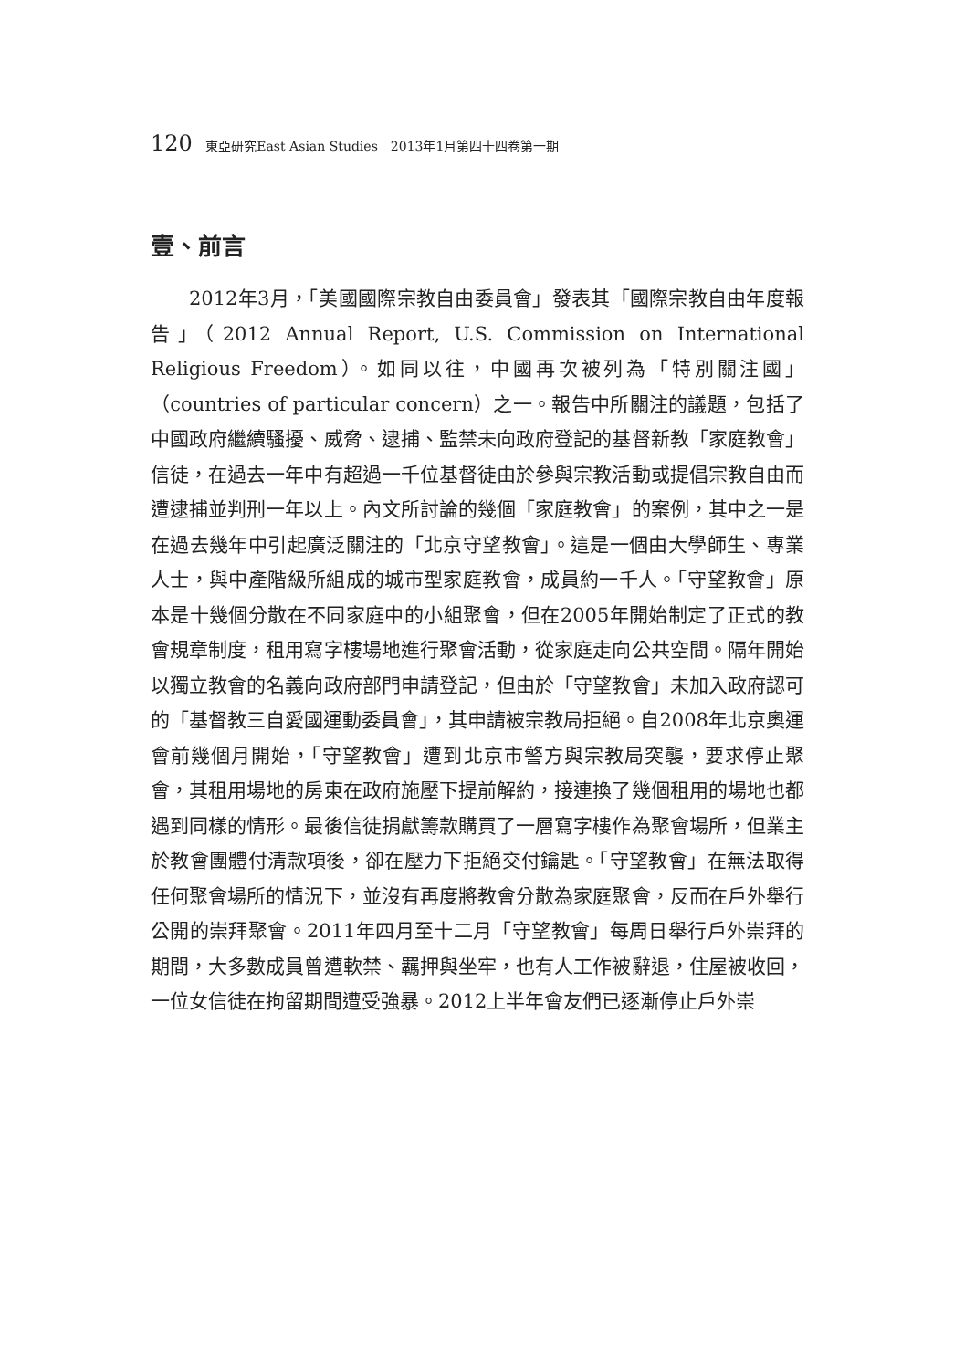120 東亞研究East Asian Studies　2013年1月第四十四卷第一期
壹、前言
2012年3月，「美國國際宗教自由委員會」發表其「國際宗教自由年度報告」（2012 Annual Report, U.S. Commission on International Religious Freedom）。如同以往，中國再次被列為「特別關注國」（countries of particular concern）之一。報告中所關注的議題，包括了中國政府繼續騷擾、威脅、逮捕、監禁未向政府登記的基督新教「家庭教會」信徒，在過去一年中有超過一千位基督徒由於參與宗教活動或提倡宗教自由而遭逮捕並判刑一年以上。內文所討論的幾個「家庭教會」的案例，其中之一是在過去幾年中引起廣泛關注的「北京守望教會」。這是一個由大學師生、專業人士，與中產階級所組成的城市型家庭教會，成員約一千人。「守望教會」原本是十幾個分散在不同家庭中的小組聚會，但在2005年開始制定了正式的教會規章制度，租用寫字樓場地進行聚會活動，從家庭走向公共空間。隔年開始以獨立教會的名義向政府部門申請登記，但由於「守望教會」未加入政府認可的「基督教三自愛國運動委員會」，其申請被宗教局拒絕。自2008年北京奧運會前幾個月開始，「守望教會」遭到北京市警方與宗教局突襲，要求停止聚會，其租用場地的房東在政府施壓下提前解約，接連換了幾個租用的場地也都遇到同樣的情形。最後信徒捐獻籌款購買了一層寫字樓作為聚會場所，但業主於教會團體付清款項後，卻在壓力下拒絕交付鑰匙。「守望教會」在無法取得任何聚會場所的情況下，並沒有再度將教會分散為家庭聚會，反而在戶外舉行公開的崇拜聚會。2011年四月至十二月「守望教會」每周日舉行戶外崇拜的期間，大多數成員曾遭軟禁、羈押與坐牢，也有人工作被辭退，住屋被收回，一位女信徒在拘留期間遭受強暴。2012上半年會友們已逐漸停止戶外崇